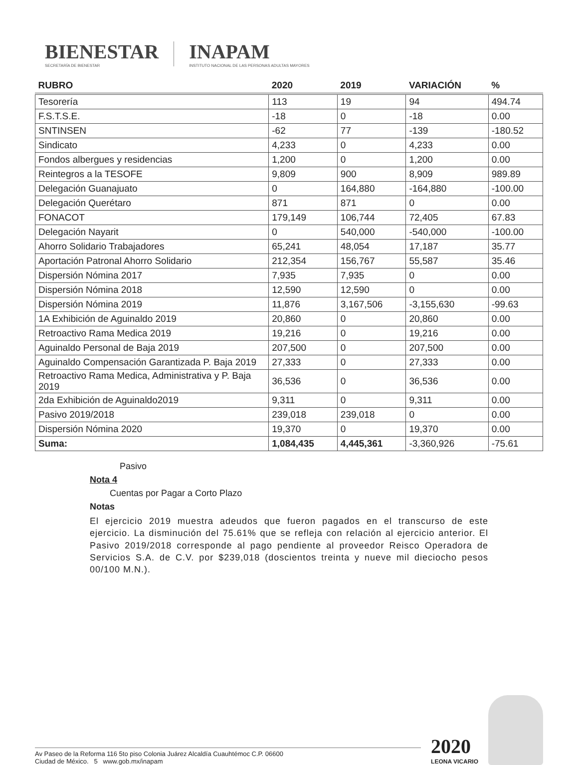BIENESTAR
SECRETARÍA DE BIENESTAR
INAPAM
INSTITUTO NACIONAL DE LAS PERSONAS ADULTAS MAYORES
| RUBRO | 2020 | 2019 | VARIACIÓN | % |
| --- | --- | --- | --- | --- |
| Tesorería | 113 | 19 | 94 | 494.74 |
| F.S.T.S.E. | -18 | 0 | -18 | 0.00 |
| SNTINSEN | -62 | 77 | -139 | -180.52 |
| Sindicato | 4,233 | 0 | 4,233 | 0.00 |
| Fondos albergues y residencias | 1,200 | 0 | 1,200 | 0.00 |
| Reintegros a la TESOFE | 9,809 | 900 | 8,909 | 989.89 |
| Delegación Guanajuato | 0 | 164,880 | -164,880 | -100.00 |
| Delegación Querétaro | 871 | 871 | 0 | 0.00 |
| FONACOT | 179,149 | 106,744 | 72,405 | 67.83 |
| Delegación Nayarit | 0 | 540,000 | -540,000 | -100.00 |
| Ahorro Solidario Trabajadores | 65,241 | 48,054 | 17,187 | 35.77 |
| Aportación Patronal Ahorro Solidario | 212,354 | 156,767 | 55,587 | 35.46 |
| Dispersión Nómina 2017 | 7,935 | 7,935 | 0 | 0.00 |
| Dispersión Nómina 2018 | 12,590 | 12,590 | 0 | 0.00 |
| Dispersión Nómina 2019 | 11,876 | 3,167,506 | -3,155,630 | -99.63 |
| 1A Exhibición de Aguinaldo 2019 | 20,860 | 0 | 20,860 | 0.00 |
| Retroactivo Rama Medica 2019 | 19,216 | 0 | 19,216 | 0.00 |
| Aguinaldo Personal de Baja 2019 | 207,500 | 0 | 207,500 | 0.00 |
| Aguinaldo Compensación Garantizada P. Baja 2019 | 27,333 | 0 | 27,333 | 0.00 |
| Retroactivo Rama Medica, Administrativa y P. Baja 2019 | 36,536 | 0 | 36,536 | 0.00 |
| 2da Exhibición de Aguinaldo2019 | 9,311 | 0 | 9,311 | 0.00 |
| Pasivo 2019/2018 | 239,018 | 239,018 | 0 | 0.00 |
| Dispersión Nómina 2020 | 19,370 | 0 | 19,370 | 0.00 |
| Suma: | 1,084,435 | 4,445,361 | -3,360,926 | -75.61 |
Pasivo
Nota 4
Cuentas por Pagar a Corto Plazo
Notas
El ejercicio 2019 muestra adeudos que fueron pagados en el transcurso de este ejercicio. La disminución del 75.61% que se refleja con relación al ejercicio anterior. El Pasivo 2019/2018 corresponde al pago pendiente al proveedor Reisco Operadora de Servicios S.A. de C.V. por $239,018 (doscientos treinta y nueve mil dieciocho pesos 00/100 M.N.).
Av Paseo de la Reforma 116 5to piso Colonia Juárez Alcaldía Cuauhtémoc C.P. 06600
Ciudad de México. 5 www.gob.mx/inapam
2020
LEONA VICARIO